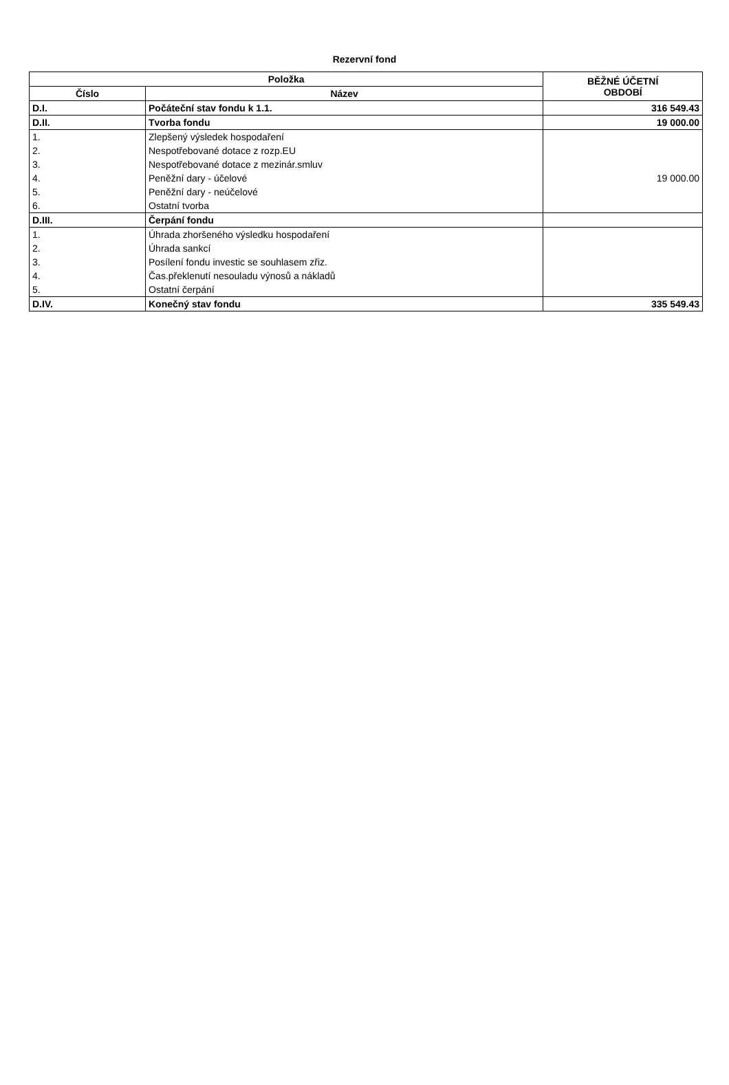Rezervní fond
| Položka | | BĚŽNÉ ÚČETNÍ OBDOBÍ |
| --- | --- | --- |
| Číslo | Název | |
| D.I. | Počáteční stav fondu k 1.1. | 316 549.43 |
| D.II. | Tvorba fondu | 19 000.00 |
| 1. | Zlepšený výsledek hospodaření | |
| 2. | Nespotřebované dotace z rozp.EU | |
| 3. | Nespotřebované dotace z mezinár.smluv | |
| 4. | Peněžní dary - účelové | 19 000.00 |
| 5. | Peněžní dary - neúčelové | |
| 6. | Ostatní tvorba | |
| D.III. | Čerpání fondu | |
| 1. | Úhrada zhoršeného výsledku hospodaření | |
| 2. | Úhrada sankcí | |
| 3. | Posílení fondu investic se souhlasem zřiz. | |
| 4. | Čas.překlenutí nesouladu výnosů a nákladů | |
| 5. | Ostatní čerpání | |
| D.IV. | Konečný stav fondu | 335 549.43 |